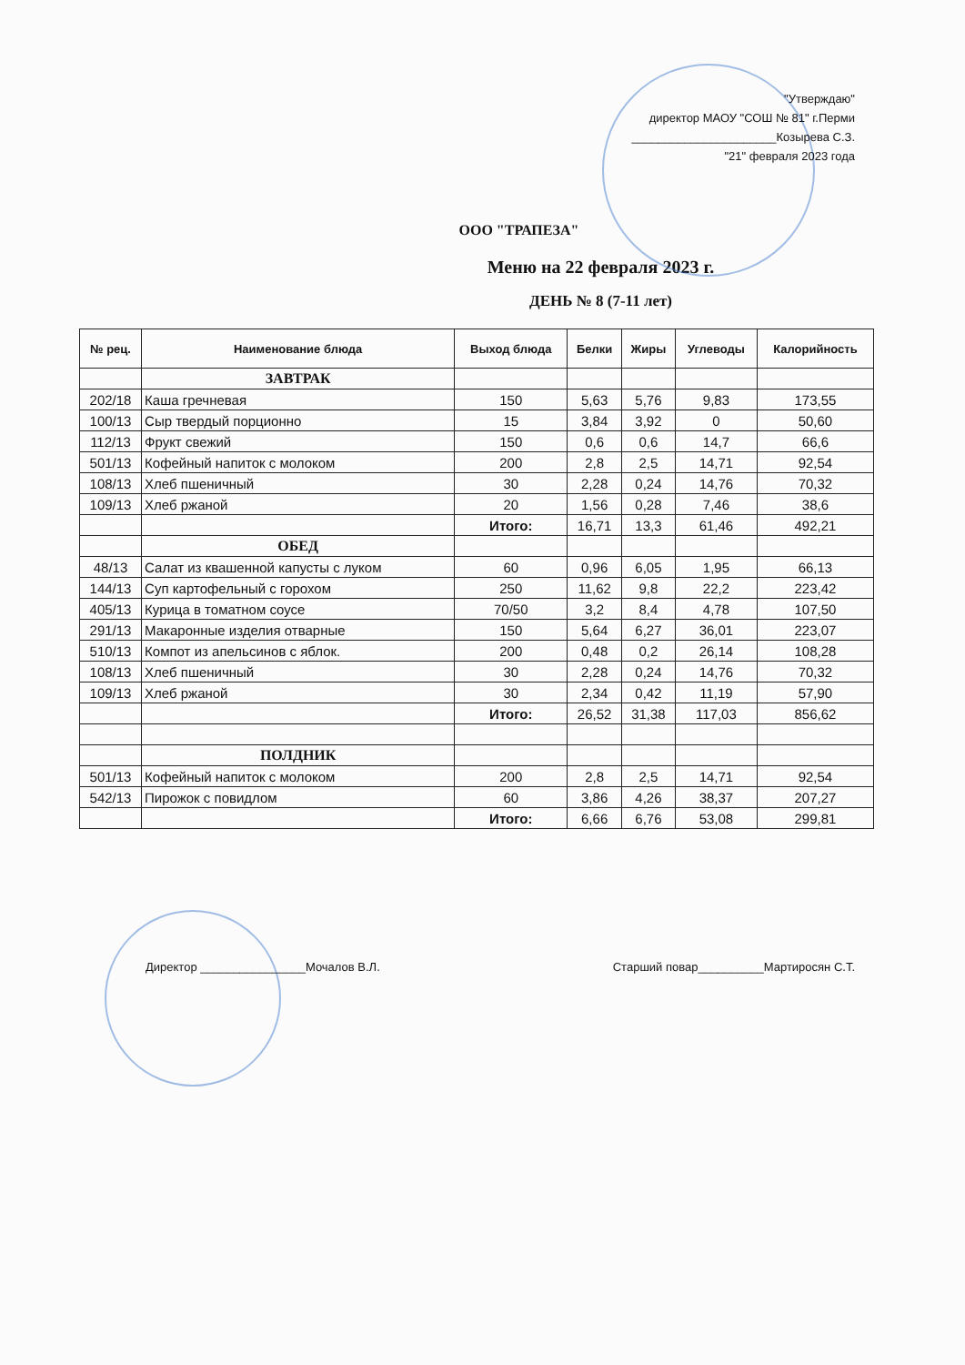"Утверждаю"
директор МАОУ "СОШ № 81" г.Перми
______________________Козырева С.З.
"21" февраля 2023 года
ООО "ТРАПЕЗА"
Меню на 22 февраля 2023 г.
ДЕНЬ № 8 (7-11 лет)
| № рец. | Наименование блюда | Выход блюда | Белки | Жиры | Углеводы | Калорийность |
| --- | --- | --- | --- | --- | --- | --- |
| | ЗАВТРАК | | | | | |
| 202/18 | Каша гречневая | 150 | 5,63 | 5,76 | 9,83 | 173,55 |
| 100/13 | Сыр твердый порционно | 15 | 3,84 | 3,92 | 0 | 50,60 |
| 112/13 | Фрукт свежий | 150 | 0,6 | 0,6 | 14,7 | 66,6 |
| 501/13 | Кофейный напиток с молоком | 200 | 2,8 | 2,5 | 14,71 | 92,54 |
| 108/13 | Хлеб пшеничный | 30 | 2,28 | 0,24 | 14,76 | 70,32 |
| 109/13 | Хлеб ржаной | 20 | 1,56 | 0,28 | 7,46 | 38,6 |
| | | Итого: | 16,71 | 13,3 | 61,46 | 492,21 |
| | ОБЕД | | | | | |
| 48/13 | Салат из квашенной капусты с луком | 60 | 0,96 | 6,05 | 1,95 | 66,13 |
| 144/13 | Суп картофельный с горохом | 250 | 11,62 | 9,8 | 22,2 | 223,42 |
| 405/13 | Курица в томатном соусе | 70/50 | 3,2 | 8,4 | 4,78 | 107,50 |
| 291/13 | Макаронные изделия отварные | 150 | 5,64 | 6,27 | 36,01 | 223,07 |
| 510/13 | Компот из апельсинов с яблок. | 200 | 0,48 | 0,2 | 26,14 | 108,28 |
| 108/13 | Хлеб пшеничный | 30 | 2,28 | 0,24 | 14,76 | 70,32 |
| 109/13 | Хлеб ржаной | 30 | 2,34 | 0,42 | 11,19 | 57,90 |
| | | Итого: | 26,52 | 31,38 | 117,03 | 856,62 |
| | ПОЛДНИК | | | | | |
| 501/13 | Кофейный напиток с молоком | 200 | 2,8 | 2,5 | 14,71 | 92,54 |
| 542/13 | Пирожок с повидлом | 60 | 3,86 | 4,26 | 38,37 | 207,27 |
| | | Итого: | 6,66 | 6,76 | 53,08 | 299,81 |
Директор ________________Мочалов В.Л. Старший повар__________Мартиросян С.Т.